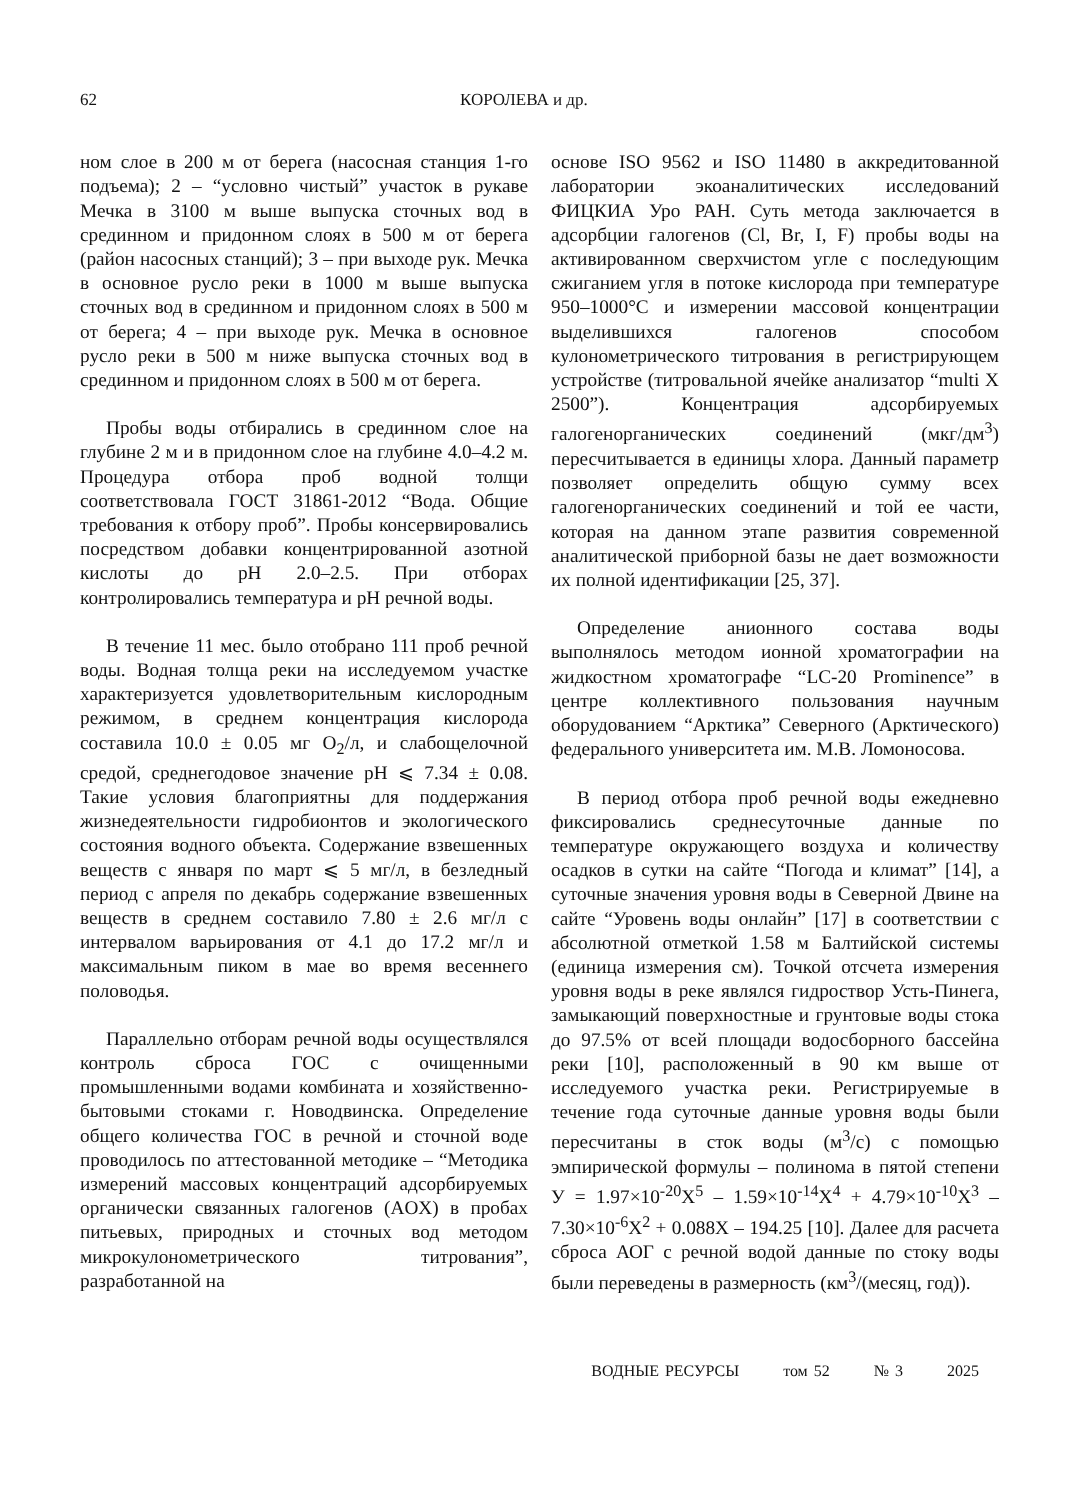62 КОРОЛЕВА и др.
ном слое в 200 м от берега (насосная станция 1-го подъема); 2 – “условно чистый” участок в рукаве Мечка в 3100 м выше выпуска сточных вод в срединном и придонном слоях в 500 м от берега (район насосных станций); 3 – при выходе рук. Мечка в основное русло реки в 1000 м выше выпуска сточных вод в срединном и придонном слоях в 500 м от берега; 4 – при выходе рук. Мечка в основное русло реки в 500 м ниже выпуска сточных вод в срединном и придонном слоях в 500 м от берега.
Пробы воды отбирались в срединном слое на глубине 2 м и в придонном слое на глубине 4.0–4.2 м. Процедура отбора проб водной толщи соответствовала ГОСТ 31861-2012 “Вода. Общие требования к отбору проб”. Пробы консервировались посредством добавки концентрированной азотной кислоты до pH 2.0–2.5. При отборах контролировались температура и pH речной воды.
В течение 11 мес. было отобрано 111 проб речной воды. Водная толща реки на исследуемом участке характеризуется удовлетворительным кислородным режимом, в среднем концентрация кислорода составила 10.0 ± 0.05 мг O<sub>2</sub>/л, и слабощелочной средой, среднегодовое значение pH ⩽ 7.34 ± 0.08. Такие условия благоприятны для поддержания жизнедеятельности гидробионтов и экологического состояния водного объекта. Содержание взвешенных веществ с января по март ⩽ 5 мг/л, в безледный период с апреля по декабрь содержание взвешенных веществ в среднем составило 7.80 ± 2.6 мг/л с интервалом варьирования от 4.1 до 17.2 мг/л и максимальным пиком в мае во время весеннего половодья.
Параллельно отборам речной воды осуществлялся контроль сброса ГОС с очищенными промышленными водами комбината и хозяйственно-бытовыми стоками г. Новодвинска. Определение общего количества ГОС в речной и сточной воде проводилось по аттестованной методике – “Методика измерений массовых концентраций адсорбируемых органически связанных галогенов (AOX) в пробах питьевых, природных и сточных вод методом микрокулонометрического титрования”, разработанной на
основе ISO 9562 и ISO 11480 в аккредитованной лаборатории экоаналитических исследований ФИЦКИА Уро РАН. Суть метода заключается в адсорбции галогенов (Cl, Br, I, F) пробы воды на активированном сверхчистом угле с последующим сжиганием угля в потоке кислорода при температуре 950–1000°C и измерении массовой концентрации выделившихся галогенов способом кулонометрического титрования в регистрирующем устройстве (титровальной ячейке анализатор “multi X 2500”). Концентрация адсорбируемых галогенорганических соединений (мкг/дм<sup>3</sup>) пересчитывается в единицы хлора. Данный параметр позволяет определить общую сумму всех галогенорганических соединений и той ее части, которая на данном этапе развития современной аналитической приборной базы не дает возможности их полной идентификации [25, 37].
Определение анионного состава воды выполнялось методом ионной хроматографии на жидкостном хроматографе “LC-20 Prominence” в центре коллективного пользования научным оборудованием “Арктика” Северного (Арктического) федерального университета им. М.В. Ломоносова.
В период отбора проб речной воды ежедневно фиксировались среднесуточные данные по температуре окружающего воздуха и количеству осадков в сутки на сайте “Погода и климат” [14], а суточные значения уровня воды в Северной Двине на сайте “Уровень воды онлайн” [17] в соответствии с абсолютной отметкой 1.58 м Балтийской системы (единица измерения см). Точкой отсчета измерения уровня воды в реке являлся гидроствор Усть-Пинега, замыкающий поверхностные и грунтовые воды стока до 97.5% от всей площади водосборного бассейна реки [10], расположенный в 90 км выше от исследуемого участка реки. Регистрируемые в течение года суточные данные уровня воды были пересчитаны в сток воды (м<sup>3</sup>/с) с помощью эмпирической формулы – полинома в пятой степени У = 1.97×10<sup>-20</sup>X<sup>5</sup> – 1.59×10<sup>-14</sup>X<sup>4</sup> + 4.79×10<sup>-10</sup>X<sup>3</sup> – 7.30×10<sup>-6</sup>X<sup>2</sup> + 0.088X – 194.25 [10]. Далее для расчета сброса АОГ с речной водой данные по стоку воды были переведены в размерность (км<sup>3</sup>/(месяц, год)).
ВОДНЫЕ РЕСУРСЫ том 52 № 3 2025